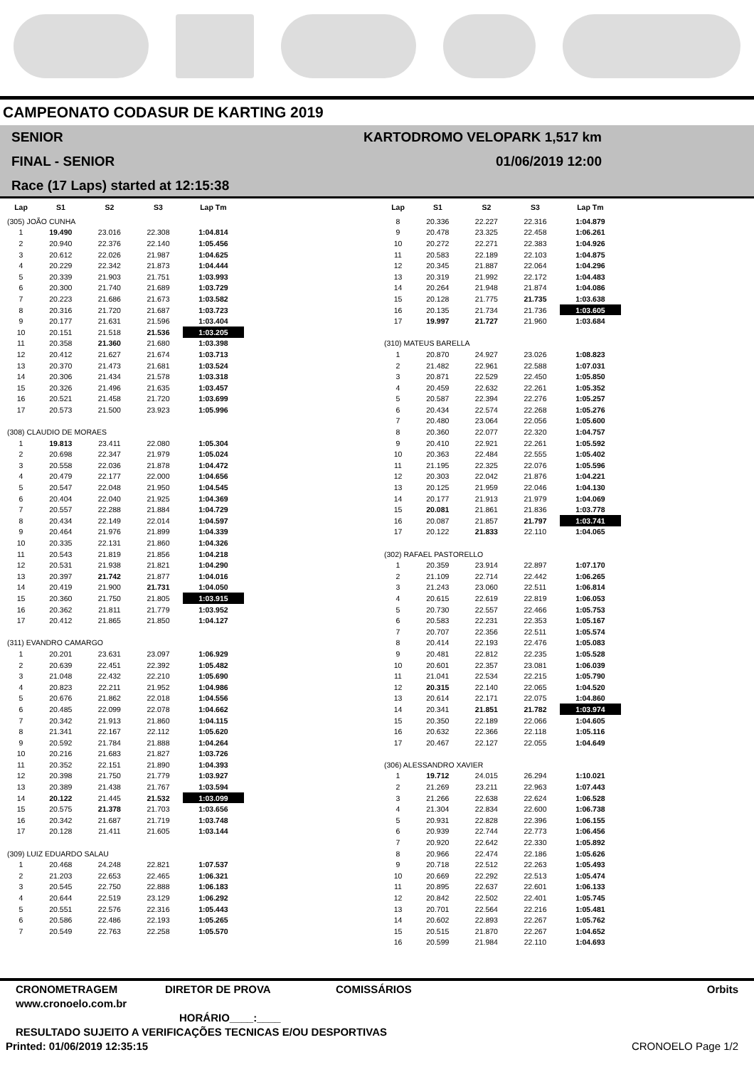CAMPEONATO CODASUR DE KARTING 2019
SENIOR
FINAL - SENIOR
Race (17 Laps) started at 12:15:38
KARTODROMO VELOPARK 1,517 km
01/06/2019 12:00
| Lap | S1 | S2 | S3 | Lap Tm |
| --- | --- | --- | --- | --- |
| (305) JOÃO CUNHA | | | | |
| 1 | 19.490 | 23.016 | 22.308 | 1:04.814 |
| 2 | 20.940 | 22.376 | 22.140 | 1:05.456 |
| 3 | 20.612 | 22.026 | 21.987 | 1:04.625 |
| 4 | 20.229 | 22.342 | 21.873 | 1:04.444 |
| 5 | 20.339 | 21.903 | 21.751 | 1:03.993 |
| 6 | 20.300 | 21.740 | 21.689 | 1:03.729 |
| 7 | 20.223 | 21.686 | 21.673 | 1:03.582 |
| 8 | 20.316 | 21.720 | 21.687 | 1:03.723 |
| 9 | 20.177 | 21.631 | 21.596 | 1:03.404 |
| 10 | 20.151 | 21.518 | 21.536 | 1:03.205 |
| 11 | 20.358 | 21.360 | 21.680 | 1:03.398 |
| 12 | 20.412 | 21.627 | 21.674 | 1:03.713 |
| 13 | 20.370 | 21.473 | 21.681 | 1:03.524 |
| 14 | 20.306 | 21.434 | 21.578 | 1:03.318 |
| 15 | 20.326 | 21.496 | 21.635 | 1:03.457 |
| 16 | 20.521 | 21.458 | 21.720 | 1:03.699 |
| 17 | 20.573 | 21.500 | 23.923 | 1:05.996 |
| (308) CLAUDIO DE MORAES | | | | |
| 1 | 19.813 | 23.411 | 22.080 | 1:05.304 |
| 2 | 20.698 | 22.347 | 21.979 | 1:05.024 |
| 3 | 20.558 | 22.036 | 21.878 | 1:04.472 |
| 4 | 20.479 | 22.177 | 22.000 | 1:04.656 |
| 5 | 20.547 | 22.048 | 21.950 | 1:04.545 |
| 6 | 20.404 | 22.040 | 21.925 | 1:04.369 |
| 7 | 20.557 | 22.288 | 21.884 | 1:04.729 |
| 8 | 20.434 | 22.149 | 22.014 | 1:04.597 |
| 9 | 20.464 | 21.976 | 21.899 | 1:04.339 |
| 10 | 20.335 | 22.131 | 21.860 | 1:04.326 |
| 11 | 20.543 | 21.819 | 21.856 | 1:04.218 |
| 12 | 20.531 | 21.938 | 21.821 | 1:04.290 |
| 13 | 20.397 | 21.742 | 21.877 | 1:04.016 |
| 14 | 20.419 | 21.900 | 21.731 | 1:04.050 |
| 15 | 20.360 | 21.750 | 21.805 | 1:03.915 |
| 16 | 20.362 | 21.811 | 21.779 | 1:03.952 |
| 17 | 20.412 | 21.865 | 21.850 | 1:04.127 |
| (311) EVANDRO CAMARGO | | | | |
| 1 | 20.201 | 23.631 | 23.097 | 1:06.929 |
| 2 | 20.639 | 22.451 | 22.392 | 1:05.482 |
| 3 | 21.048 | 22.432 | 22.210 | 1:05.690 |
| 4 | 20.823 | 22.211 | 21.952 | 1:04.986 |
| 5 | 20.676 | 21.862 | 22.018 | 1:04.556 |
| 6 | 20.485 | 22.099 | 22.078 | 1:04.662 |
| 7 | 20.342 | 21.913 | 21.860 | 1:04.115 |
| 8 | 21.341 | 22.167 | 22.112 | 1:05.620 |
| 9 | 20.592 | 21.784 | 21.888 | 1:04.264 |
| 10 | 20.216 | 21.683 | 21.827 | 1:03.726 |
| 11 | 20.352 | 22.151 | 21.890 | 1:04.393 |
| 12 | 20.398 | 21.750 | 21.779 | 1:03.927 |
| 13 | 20.389 | 21.438 | 21.767 | 1:03.594 |
| 14 | 20.122 | 21.445 | 21.532 | 1:03.099 |
| 15 | 20.575 | 21.378 | 21.703 | 1:03.656 |
| 16 | 20.342 | 21.687 | 21.719 | 1:03.748 |
| 17 | 20.128 | 21.411 | 21.605 | 1:03.144 |
| (309) LUIZ EDUARDO SALAU | | | | |
| 1 | 20.468 | 24.248 | 22.821 | 1:07.537 |
| 2 | 21.203 | 22.653 | 22.465 | 1:06.321 |
| 3 | 20.545 | 22.750 | 22.888 | 1:06.183 |
| 4 | 20.644 | 22.519 | 23.129 | 1:06.292 |
| 5 | 20.551 | 22.576 | 22.316 | 1:05.443 |
| 6 | 20.586 | 22.486 | 22.193 | 1:05.265 |
| 7 | 20.549 | 22.763 | 22.258 | 1:05.570 |
| Lap | S1 | S2 | S3 | Lap Tm |
| --- | --- | --- | --- | --- |
| 8 | 20.336 | 22.227 | 22.316 | 1:04.879 |
| 9 | 20.478 | 23.325 | 22.458 | 1:06.261 |
| 10 | 20.272 | 22.271 | 22.383 | 1:04.926 |
| 11 | 20.583 | 22.189 | 22.103 | 1:04.875 |
| 12 | 20.345 | 21.887 | 22.064 | 1:04.296 |
| 13 | 20.319 | 21.992 | 22.172 | 1:04.483 |
| 14 | 20.264 | 21.948 | 21.874 | 1:04.086 |
| 15 | 20.128 | 21.775 | 21.735 | 1:03.638 |
| 16 | 20.135 | 21.734 | 21.736 | 1:03.605 |
| 17 | 19.997 | 21.727 | 21.960 | 1:03.684 |
| (310) MATEUS BARELLA | | | | |
| 1 | 20.870 | 24.927 | 23.026 | 1:08.823 |
| 2 | 21.482 | 22.961 | 22.588 | 1:07.031 |
| 3 | 20.871 | 22.529 | 22.450 | 1:05.850 |
| 4 | 20.459 | 22.632 | 22.261 | 1:05.352 |
| 5 | 20.587 | 22.394 | 22.276 | 1:05.257 |
| 6 | 20.434 | 22.574 | 22.268 | 1:05.276 |
| 7 | 20.480 | 23.064 | 22.056 | 1:05.600 |
| 8 | 20.360 | 22.077 | 22.320 | 1:04.757 |
| 9 | 20.410 | 22.921 | 22.261 | 1:05.592 |
| 10 | 20.363 | 22.484 | 22.555 | 1:05.402 |
| 11 | 21.195 | 22.325 | 22.076 | 1:05.596 |
| 12 | 20.303 | 22.042 | 21.876 | 1:04.221 |
| 13 | 20.125 | 21.959 | 22.046 | 1:04.130 |
| 14 | 20.177 | 21.913 | 21.979 | 1:04.069 |
| 15 | 20.081 | 21.861 | 21.836 | 1:03.778 |
| 16 | 20.087 | 21.857 | 21.797 | 1:03.741 |
| 17 | 20.122 | 21.833 | 22.110 | 1:04.065 |
| (302) RAFAEL PASTORELLO | | | | |
| 1 | 20.359 | 23.914 | 22.897 | 1:07.170 |
| 2 | 21.109 | 22.714 | 22.442 | 1:06.265 |
| 3 | 21.243 | 23.060 | 22.511 | 1:06.814 |
| 4 | 20.615 | 22.619 | 22.819 | 1:06.053 |
| 5 | 20.730 | 22.557 | 22.466 | 1:05.753 |
| 6 | 20.583 | 22.231 | 22.353 | 1:05.167 |
| 7 | 20.707 | 22.356 | 22.511 | 1:05.574 |
| 8 | 20.414 | 22.193 | 22.476 | 1:05.083 |
| 9 | 20.481 | 22.812 | 22.235 | 1:05.528 |
| 10 | 20.601 | 22.357 | 23.081 | 1:06.039 |
| 11 | 21.041 | 22.534 | 22.215 | 1:05.790 |
| 12 | 20.315 | 22.140 | 22.065 | 1:04.520 |
| 13 | 20.614 | 22.171 | 22.075 | 1:04.860 |
| 14 | 20.341 | 21.851 | 21.782 | 1:03.974 |
| 15 | 20.350 | 22.189 | 22.066 | 1:04.605 |
| 16 | 20.632 | 22.366 | 22.118 | 1:05.116 |
| 17 | 20.467 | 22.127 | 22.055 | 1:04.649 |
| (306) ALESSANDRO XAVIER | | | | |
| 1 | 19.712 | 24.015 | 26.294 | 1:10.021 |
| 2 | 21.269 | 23.211 | 22.963 | 1:07.443 |
| 3 | 21.266 | 22.638 | 22.624 | 1:06.528 |
| 4 | 21.304 | 22.834 | 22.600 | 1:06.738 |
| 5 | 20.931 | 22.828 | 22.396 | 1:06.155 |
| 6 | 20.939 | 22.744 | 22.773 | 1:06.456 |
| 7 | 20.920 | 22.642 | 22.330 | 1:05.892 |
| 8 | 20.966 | 22.474 | 22.186 | 1:05.626 |
| 9 | 20.718 | 22.512 | 22.263 | 1:05.493 |
| 10 | 20.669 | 22.292 | 22.513 | 1:05.474 |
| 11 | 20.895 | 22.637 | 22.601 | 1:06.133 |
| 12 | 20.842 | 22.502 | 22.401 | 1:05.745 |
| 13 | 20.701 | 22.564 | 22.216 | 1:05.481 |
| 14 | 20.602 | 22.893 | 22.267 | 1:05.762 |
| 15 | 20.515 | 21.870 | 22.267 | 1:04.652 |
| 16 | 20.599 | 21.984 | 22.110 | 1:04.693 |
CRONOMETRAGEM DIRETOR DE PROVA COMISSÁRIOS Orbits
www.cronoelo.com.br
HORÁRIO____:____
RESULTADO SUJEITO A VERIFICAÇÕES TECNICAS E/OU DESPORTIVAS
Printed: 01/06/2019 12:35:15 CRONOELO Page 1/2